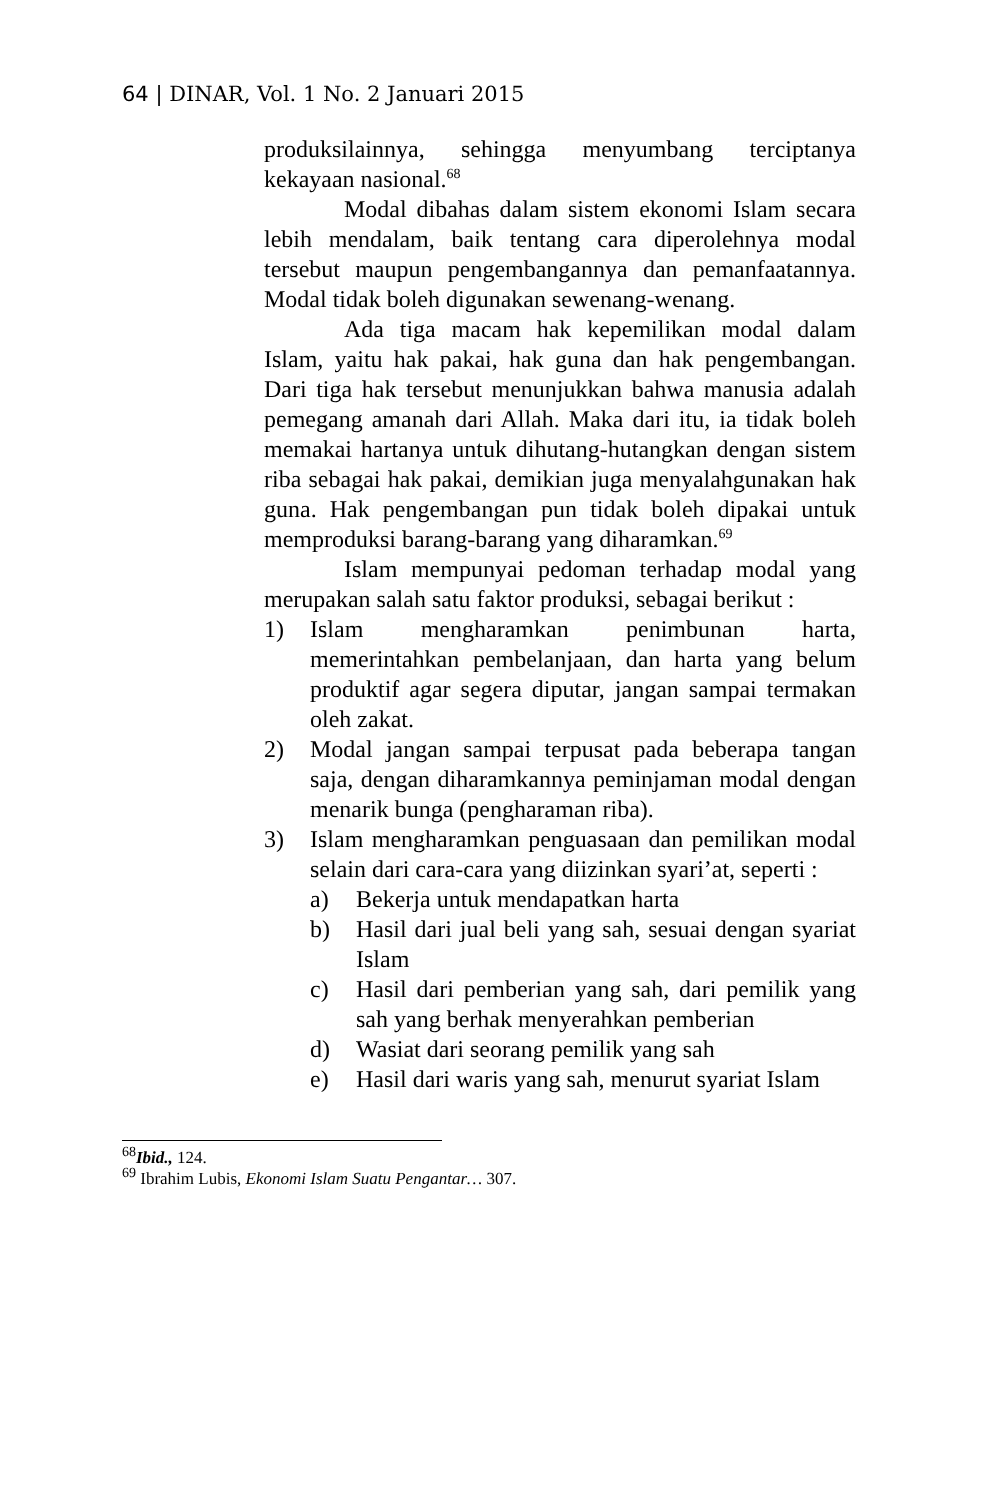64 | DINAR, Vol. 1 No. 2 Januari 2015
produksilainnya, sehingga menyumbang terciptanya kekayaan nasional.<sup>68</sup>
Modal dibahas dalam sistem ekonomi Islam secara lebih mendalam, baik tentang cara diperolehnya modal tersebut maupun pengembangannya dan pemanfaatannya. Modal tidak boleh digunakan sewenang-wenang.
Ada tiga macam hak kepemilikan modal dalam Islam, yaitu hak pakai, hak guna dan hak pengembangan. Dari tiga hak tersebut menunjukkan bahwa manusia adalah pemegang amanah dari Allah. Maka dari itu, ia tidak boleh memakai hartanya untuk dihutang-hutangkan dengan sistem riba sebagai hak pakai, demikian juga menyalahgunakan hak guna. Hak pengembangan pun tidak boleh dipakai untuk memproduksi barang-barang yang diharamkan.<sup>69</sup>
Islam mempunyai pedoman terhadap modal yang merupakan salah satu faktor produksi, sebagai berikut :
1) Islam mengharamkan penimbunan harta, memerintahkan pembelanjaan, dan harta yang belum produktif agar segera diputar, jangan sampai termakan oleh zakat.
2) Modal jangan sampai terpusat pada beberapa tangan saja, dengan diharamkannya peminjaman modal dengan menarik bunga (pengharaman riba).
3) Islam mengharamkan penguasaan dan pemilikan modal selain dari cara-cara yang diizinkan syari’at, seperti :
a) Bekerja untuk mendapatkan harta
b) Hasil dari jual beli yang sah, sesuai dengan syariat Islam
c) Hasil dari pemberian yang sah, dari pemilik yang sah yang berhak menyerahkan pemberian
d) Wasiat dari seorang pemilik yang sah
e) Hasil dari waris yang sah, menurut syariat Islam
<sup>68</sup> Ibid., 124.
<sup>69</sup> Ibrahim Lubis, Ekonomi Islam Suatu Pengantar… 307.